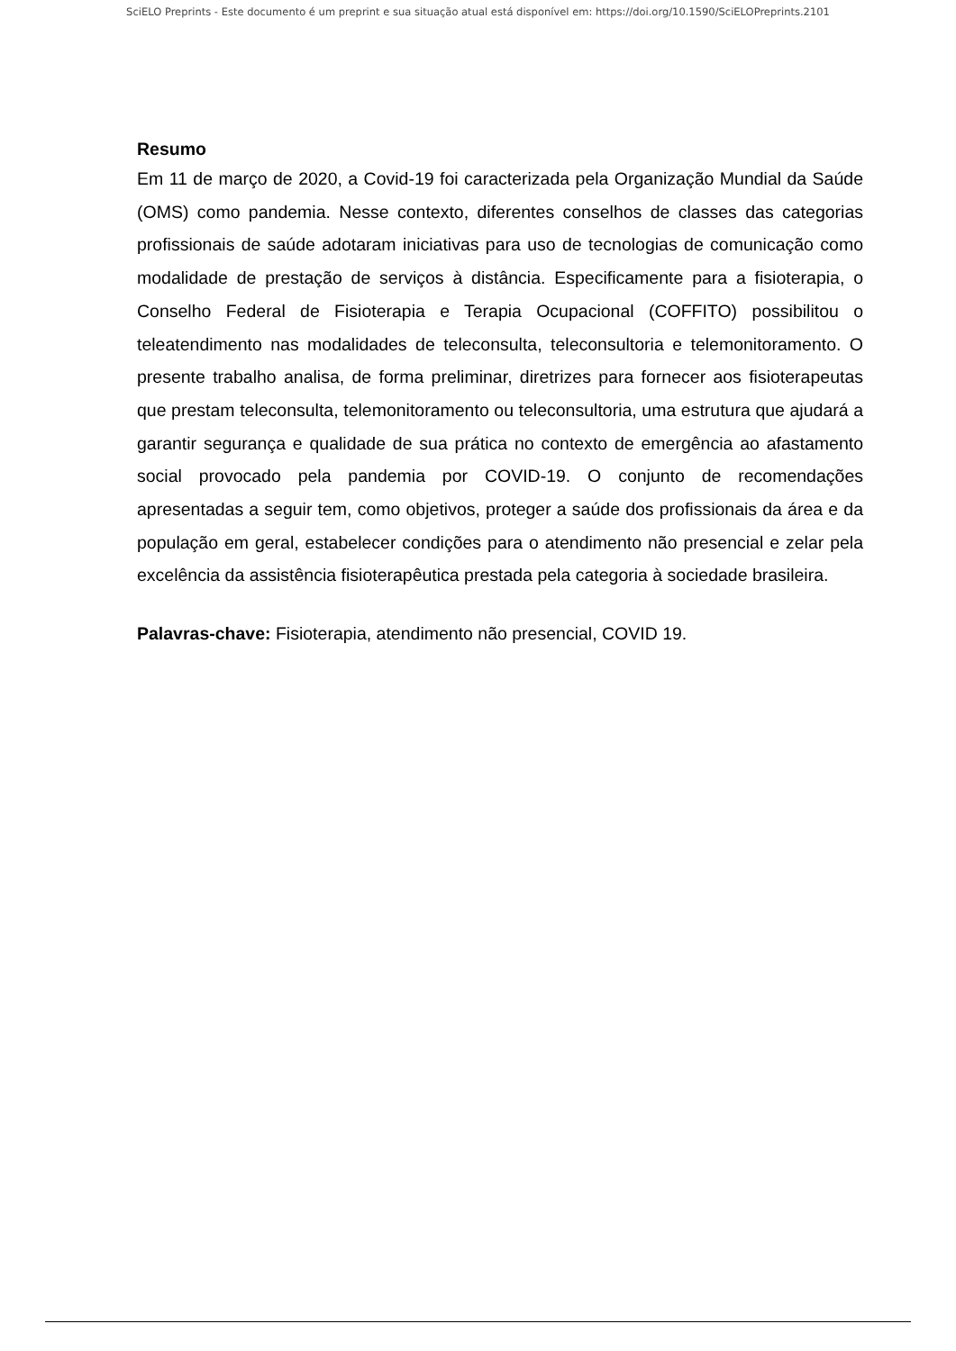SciELO Preprints - Este documento é um preprint e sua situação atual está disponível em: https://doi.org/10.1590/SciELOPreprints.2101
Resumo
Em 11 de março de 2020, a Covid-19 foi caracterizada pela Organização Mundial da Saúde (OMS) como pandemia. Nesse contexto, diferentes conselhos de classes das categorias profissionais de saúde adotaram iniciativas para uso de tecnologias de comunicação como modalidade de prestação de serviços à distância. Especificamente para a fisioterapia, o Conselho Federal de Fisioterapia e Terapia Ocupacional (COFFITO) possibilitou o teleatendimento nas modalidades de teleconsulta, teleconsultoria e telemonitoramento. O presente trabalho analisa, de forma preliminar, diretrizes para fornecer aos fisioterapeutas que prestam teleconsulta, telemonitoramento ou teleconsultoria, uma estrutura que ajudará a garantir segurança e qualidade de sua prática no contexto de emergência ao afastamento social provocado pela pandemia por COVID-19. O conjunto de recomendações apresentadas a seguir tem, como objetivos, proteger a saúde dos profissionais da área e da população em geral, estabelecer condições para o atendimento não presencial e zelar pela excelência da assistência fisioterapêutica prestada pela categoria à sociedade brasileira.
Palavras-chave: Fisioterapia, atendimento não presencial, COVID 19.